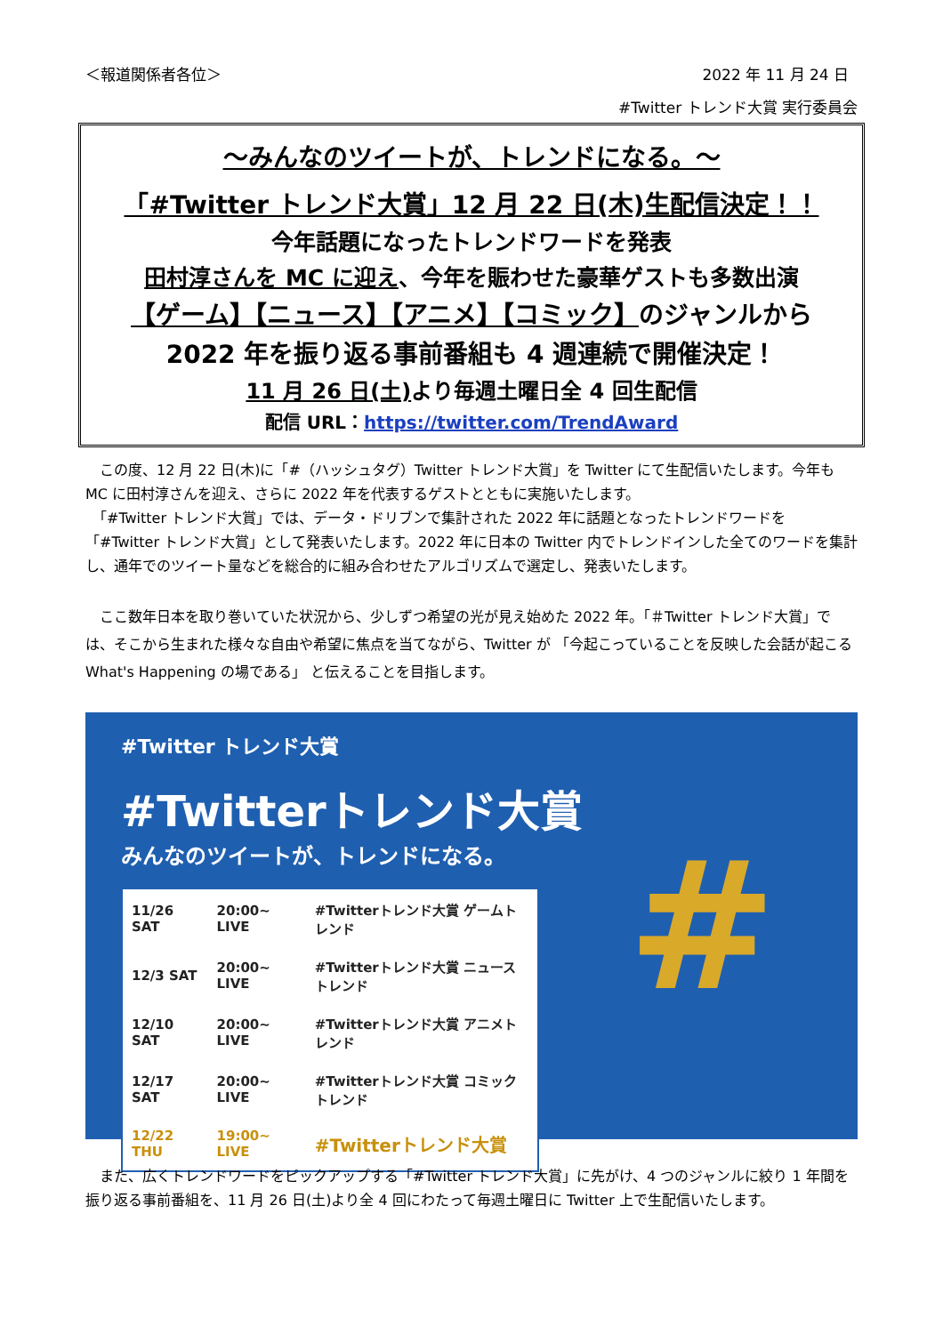＜報道関係者各位＞ 2022 年 11 月 24 日
#Twitter トレンド大賞 実行委員会
～みんなのツイートが、トレンドになる。～
「#Twitter トレンド大賞」12 月 22 日(木)生配信決定！！
今年話題になったトレンドワードを発表
田村淳さんを MC に迎え、今年を賑わせた豪華ゲストも多数出演
【ゲーム】【ニュース】【アニメ】【コミック】のジャンルから
2022 年を振り返る事前番組も 4 週連続で開催決定！
11 月 26 日(土) より毎週土曜日全 4 回生配信
配信 URL：https://twitter.com/TrendAward
　この度、12 月 22 日(木)に「#（ハッシュタグ）Twitter トレンド大賞」を Twitter にて生配信いたします。今年も MC に田村淳さんを迎え、さらに 2022 年を代表するゲストとともに実施いたします。
　「#Twitter トレンド大賞」では、データ・ドリブンで集計された 2022 年に話題となったトレンドワードを「#Twitter トレンド大賞」として発表いたします。2022 年に日本の Twitter 内でトレンドインした全てのワードを集計し、通年でのツイート量などを総合的に組み合わせたアルゴリズムで選定し、発表いたします。
　ここ数年日本を取り巻いていた状況から、少しずつ希望の光が見え始めた 2022 年。「＃Twitter トレンド大賞」では、そこから生まれた様々な自由や希望に焦点を当てながら、Twitter が 「今起こっていることを反映した会話が起こる What's Happening の場である」 と伝えることを目指します。
#Twitter トレンド大賞
#Twitterトレンド大賞
みんなのツイートが、トレンドになる。
| 11/26 SAT | 20:00~ LIVE | #Twitterトレンド大賞 ゲームトレンド |
| 12/3 SAT | 20:00~ LIVE | #Twitterトレンド大賞 ニューストレンド |
| 12/10 SAT | 20:00~ LIVE | #Twitterトレンド大賞 アニメトレンド |
| 12/17 SAT | 20:00~ LIVE | #Twitterトレンド大賞 コミックトレンド |
| 12/22 THU | 19:00~ LIVE | #Twitterトレンド大賞 |
#
　また、広くトレンドワードをピックアップする「#Twitter トレンド大賞」に先がけ、4 つのジャンルに絞り 1 年間を振り返る事前番組を、11 月 26 日(土)より全 4 回にわたって毎週土曜日に Twitter 上で生配信いたします。